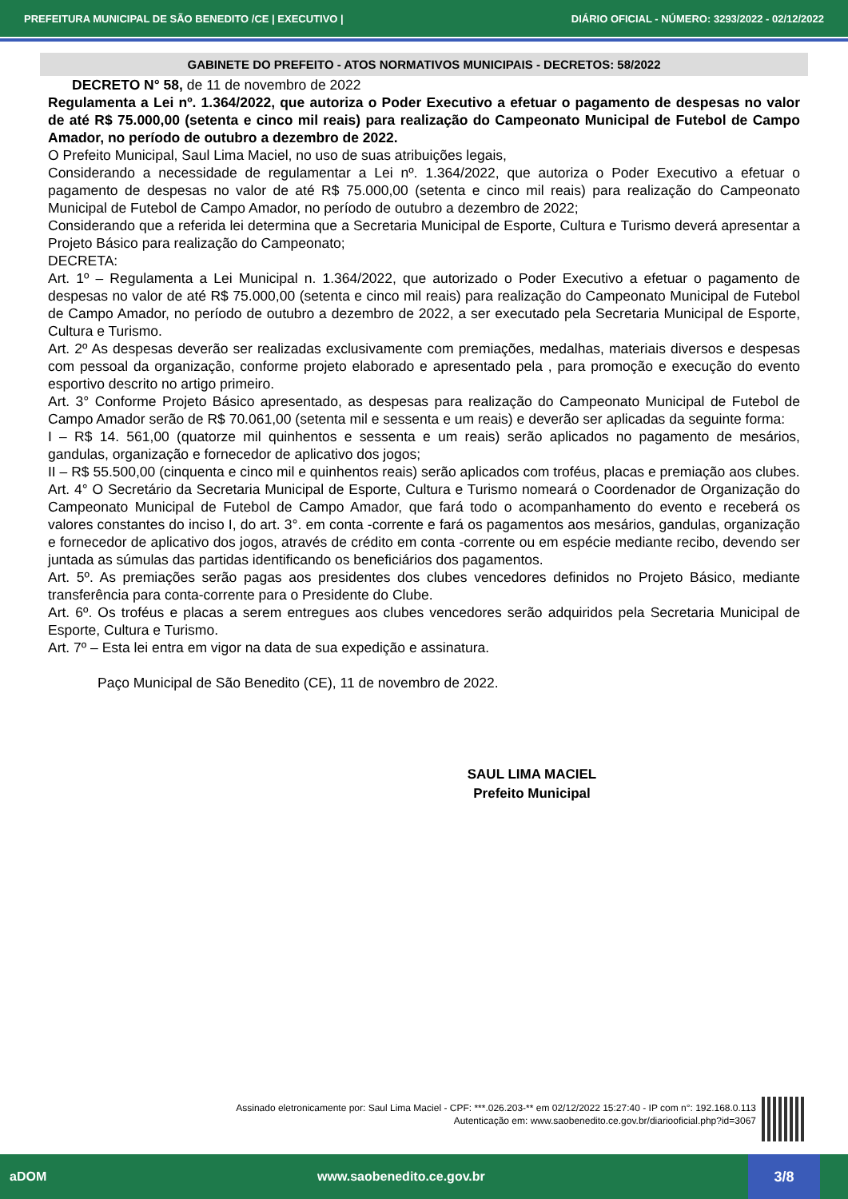PREFEITURA MUNICIPAL DE SÃO BENEDITO /CE | EXECUTIVO | DIÁRIO OFICIAL - NÚMERO: 3293/2022 - 02/12/2022
GABINETE DO PREFEITO - ATOS NORMATIVOS MUNICIPAIS - DECRETOS: 58/2022
DECRETO N° 58, de 11 de novembro de 2022
Regulamenta a Lei nº. 1.364/2022, que autoriza o Poder Executivo a efetuar o pagamento de despesas no valor de até R$ 75.000,00 (setenta e cinco mil reais) para realização do Campeonato Municipal de Futebol de Campo Amador, no período de outubro a dezembro de 2022.
O Prefeito Municipal, Saul Lima Maciel, no uso de suas atribuições legais,
Considerando a necessidade de regulamentar a Lei nº. 1.364/2022, que autoriza o Poder Executivo a efetuar o pagamento de despesas no valor de até R$ 75.000,00 (setenta e cinco mil reais) para realização do Campeonato Municipal de Futebol de Campo Amador, no período de outubro a dezembro de 2022;
Considerando que a referida lei determina que a Secretaria Municipal de Esporte, Cultura e Turismo deverá apresentar a Projeto Básico para realização do Campeonato;
DECRETA:
Art. 1º – Regulamenta a Lei Municipal n. 1.364/2022, que autorizado o Poder Executivo a efetuar o pagamento de despesas no valor de até R$ 75.000,00 (setenta e cinco mil reais) para realização do Campeonato Municipal de Futebol de Campo Amador, no período de outubro a dezembro de 2022, a ser executado pela Secretaria Municipal de Esporte, Cultura e Turismo.
Art. 2º As despesas deverão ser realizadas exclusivamente com premiações, medalhas, materiais diversos e despesas com pessoal da organização, conforme projeto elaborado e apresentado pela , para promoção e execução do evento esportivo descrito no artigo primeiro.
Art. 3° Conforme Projeto Básico apresentado, as despesas para realização do Campeonato Municipal de Futebol de Campo Amador serão de R$ 70.061,00 (setenta mil e sessenta e um reais) e deverão ser aplicadas da seguinte forma:
I – R$ 14. 561,00 (quatorze mil quinhentos e sessenta e um reais) serão aplicados no pagamento de mesários, gandulas, organização e fornecedor de aplicativo dos jogos;
II – R$ 55.500,00 (cinquenta e cinco mil e quinhentos reais) serão aplicados com troféus, placas e premiação aos clubes.
Art. 4° O Secretário da Secretaria Municipal de Esporte, Cultura e Turismo nomeará o Coordenador de Organização do Campeonato Municipal de Futebol de Campo Amador, que fará todo o acompanhamento do evento e receberá os valores constantes do inciso I, do art. 3°. em conta -corrente e fará os pagamentos aos mesários, gandulas, organização e fornecedor de aplicativo dos jogos, através de crédito em conta -corrente ou em espécie mediante recibo, devendo ser juntada as súmulas das partidas identificando os beneficiários dos pagamentos.
Art. 5º. As premiações serão pagas aos presidentes dos clubes vencedores definidos no Projeto Básico, mediante transferência para conta-corrente para o Presidente do Clube.
Art. 6º. Os troféus e placas a serem entregues aos clubes vencedores serão adquiridos pela Secretaria Municipal de Esporte, Cultura e Turismo.
Art. 7º – Esta lei entra em vigor na data de sua expedição e assinatura.
Paço Municipal de São Benedito (CE), 11 de novembro de 2022.
SAUL LIMA MACIEL
Prefeito Municipal
Assinado eletronicamente por: Saul Lima Maciel - CPF: ***.026.203-** em 02/12/2022 15:27:40 - IP com n°: 192.168.0.113
Autenticação em: www.saobenedito.ce.gov.br/diariooficial.php?id=3067
aDOM www.saobenedito.ce.gov.br 3/8